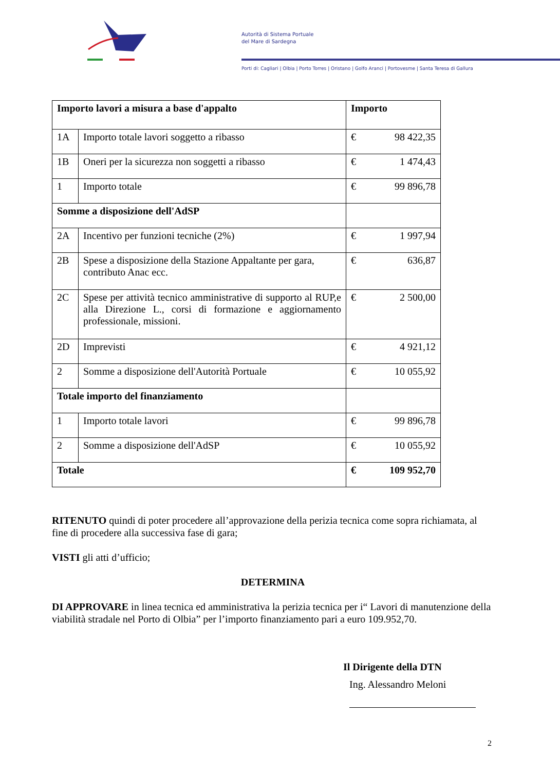Autorità di Sistema Portuale
del Mare di Sardegna
Porti di: Cagliari | Olbia | Porto Torres | Oristano | Golfo Aranci | Portovesme | Santa Teresa di Gallura
| Importo lavori a misura a base d'appalto | | Importo |
| 1A | Importo totale lavori soggetto a ribasso | € 98 422,35 |
| 1B | Oneri per la sicurezza non soggetti a ribasso | € 1 474,43 |
| 1 | Importo totale | € 99 896,78 |
| Somme a disposizione dell'AdSP | | |
| 2A | Incentivo per funzioni tecniche (2%) | € 1 997,94 |
| 2B | Spese a disposizione della Stazione Appaltante per gara, contributo Anac ecc. | € 636,87 |
| 2C | Spese per attività tecnico amministrative di supporto al RUP,e alla Direzione L., corsi di formazione e aggiornamento professionale, missioni. | € 2 500,00 |
| 2D | Imprevisti | € 4 921,12 |
| 2 | Somme a disposizione dell'Autorità Portuale | € 10 055,92 |
| Totale importo del finanziamento | | |
| 1 | Importo totale lavori | € 99 896,78 |
| 2 | Somme a disposizione dell'AdSP | € 10 055,92 |
| Totale | | € 109 952,70 |
RITENUTO quindi di poter procedere all’approvazione della perizia tecnica come sopra richiamata, al fine di procedere alla successiva fase di gara;
VISTI gli atti d’ufficio;
DETERMINA
DI APPROVARE in linea tecnica ed amministrativa la perizia tecnica per i“ Lavori di manutenzione della viabilità stradale nel Porto di Olbia” per l’importo finanziamento pari a euro 109.952,70.
Il Dirigente della DTN
Ing. Alessandro Meloni
2